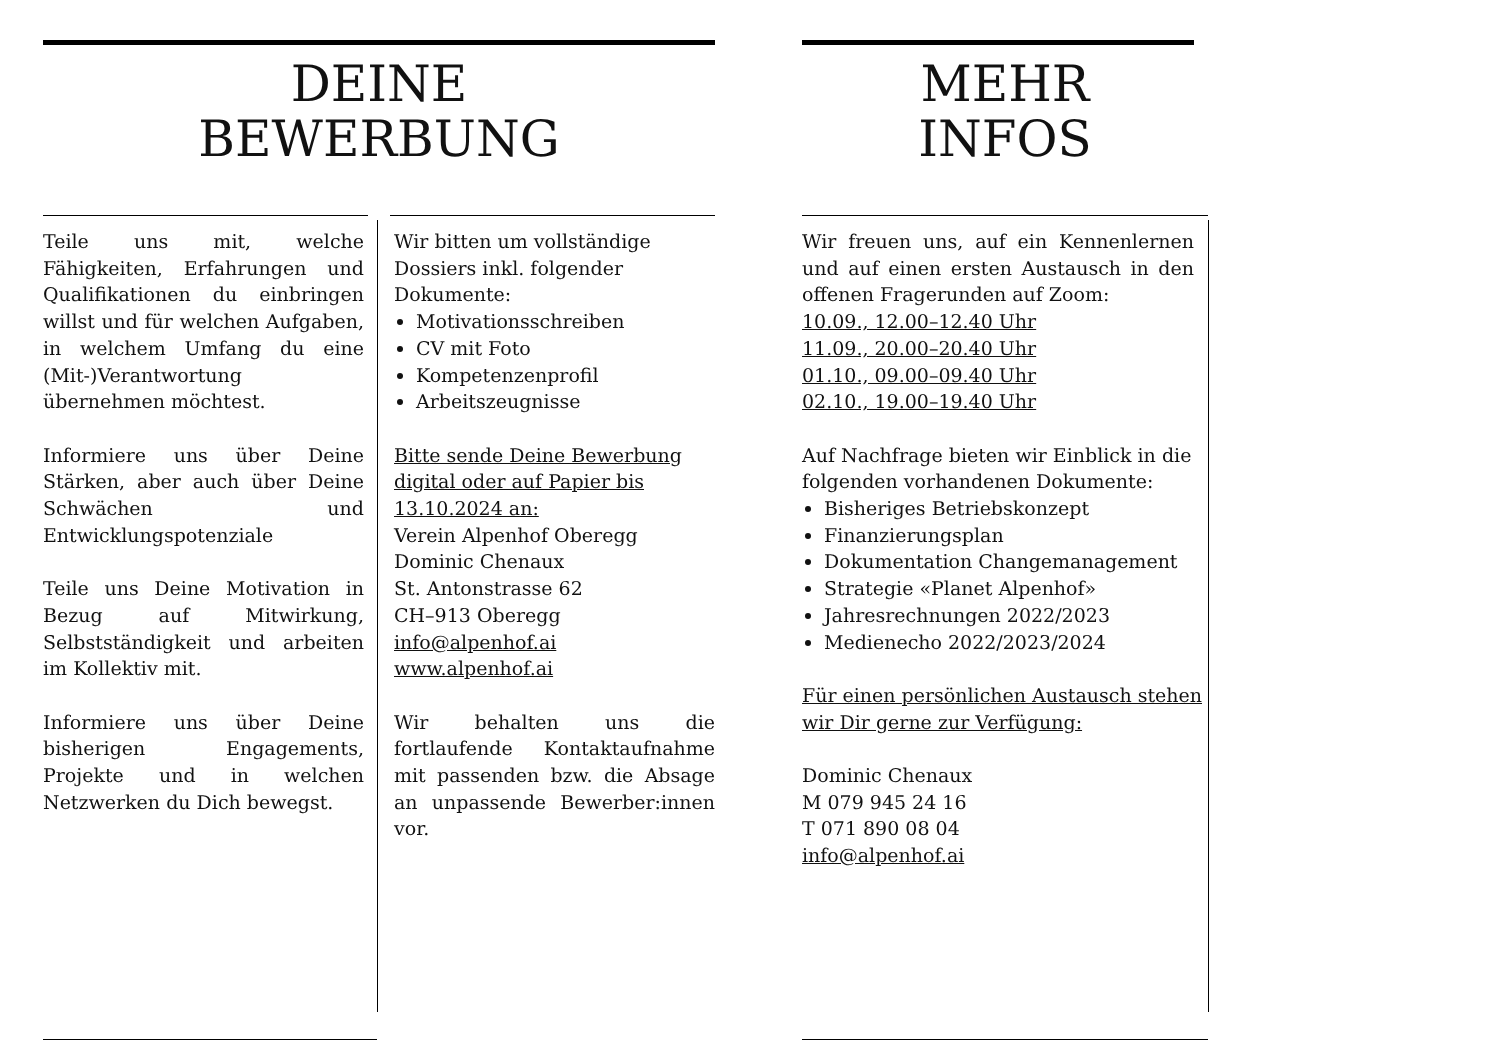DEINE
BEWERBUNG
Teile uns mit, welche Fähigkeiten, Erfahrungen und Qualifikationen du einbringen willst und für welchen Aufgaben, in welchem Umfang du eine (Mit-)Verantwortung übernehmen möchtest.
Informiere uns über Deine Stärken, aber auch über Deine Schwächen und Entwicklungspotenziale
Teile uns Deine Motivation in Bezug auf Mitwirkung, Selbstständigkeit und arbeiten im Kollektiv mit.
Informiere uns über Deine bisherigen Engagements, Projekte und in welchen Netzwerken du Dich bewegst.
Wir bitten um vollständige Dossiers inkl. folgender Dokumente:
Motivationsschreiben
CV mit Foto
Kompetenzenprofil
Arbeitszeugnisse
Bitte sende Deine Bewerbung digital oder auf Papier bis 13.10.2024 an:
Verein Alpenhof Oberegg
Dominic Chenaux
St. Antonstrasse 62
CH–913 Oberegg
info@alpenhof.ai
www.alpenhof.ai
Wir behalten uns die fortlaufende Kontaktaufnahme mit passenden bzw. die Absage an unpassende Bewerber:innen vor.
MEHR
INFOS
Wir freuen uns, auf ein Kennenlernen und auf einen ersten Austausch in den offenen Fragerunden auf Zoom:
10.09., 12.00–12.40 Uhr
11.09., 20.00–20.40 Uhr
01.10., 09.00–09.40 Uhr
02.10., 19.00–19.40 Uhr
Auf Nachfrage bieten wir Einblick in die folgenden vorhandenen Dokumente:
Bisheriges Betriebskonzept
Finanzierungsplan
Dokumentation Changemanagement
Strategie «Planet Alpenhof»
Jahresrechnungen 2022/2023
Medienecho 2022/2023/2024
Für einen persönlichen Austausch stehen wir Dir gerne zur Verfügung:
Dominic Chenaux
M 079 945 24 16
T 071 890 08 04
info@alpenhof.ai